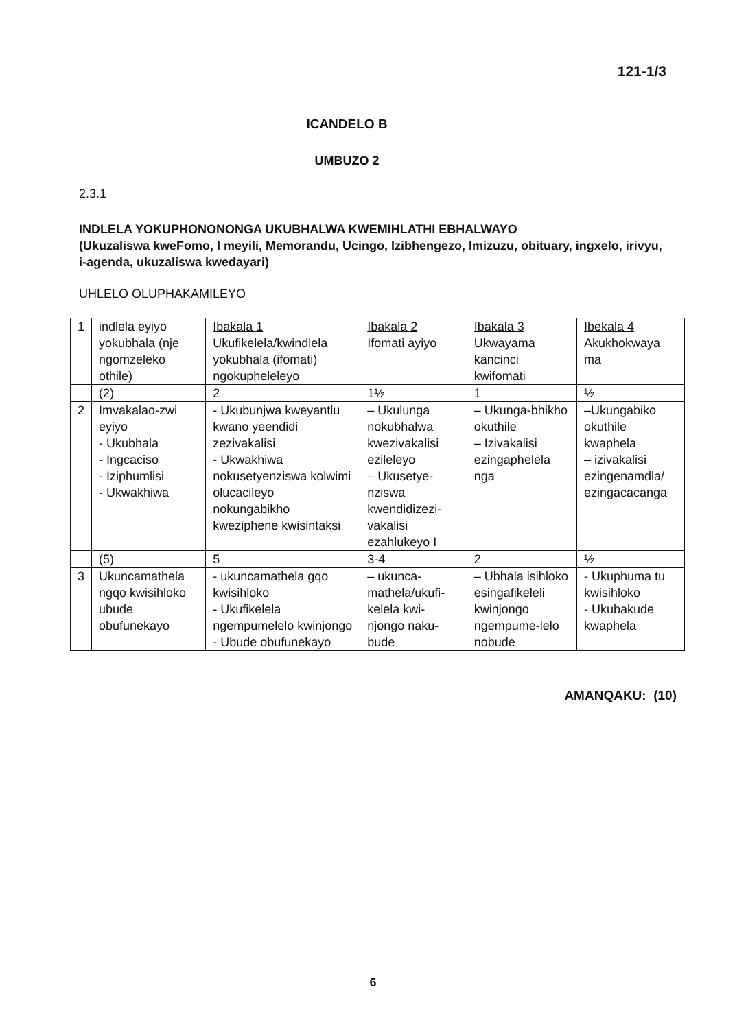121-1/3
ICANDELO B
UMBUZO 2
2.3.1
INDLELA YOKUPHONONONGA UKUBHALWA KWEMIHLATHI EBHALWAYO
(Ukuzaliswa kweFomo, I meyili, Memorandu, Ucingo, Izibhengezo, Imizuzu, obituary, ingxelo, irivyu, i-agenda, ukuzaliswa kwedayari)
UHLELO OLUPHAKAMILEYO
| 1 | indlela eyiyo yokubhala (nje ngomzeleko othile) | Ibakala 1 Ukufikelela/kwindlela yokubhala (ifomati) ngokupheleleyo | Ibakala 2 Ifomati ayiyo | Ibakala 3 Ukwayama kancinci kwifomati | Ibekala 4 Akukhokwaya ma |
| | (2) | 2 | 1½ | 1 | ½ |
| 2 | Imvakalao-zwi eyiyo - Ukubhala - Ingcaciso - Iziphumlisi - Ukwakhiwa | - Ukubunjwa kweyantlu kwano yeendidi zezivakalisi - Ukwakhiwa nokusetyenziswa kolwimi olucacileyo nokungabikho kweziphene kwisintaksi | – Ukulunga nokubhalwa kwezivakalisi ezileleyo – Ukusetye-nziswa kwendidizezi-vakalisi ezahlukeyo I | – Ukunga-bhikho okuthile – Izivakalisi ezingaphelela nga | –Ukungabiko okuthile kwaphela – izivakalisi ezingenamdla/ ezingacacanga |
| | (5) | 5 | 3-4 | 2 | ½ |
| 3 | Ukuncamathela ngqo kwisihloko ubude obufunekayo | - ukuncamathela gqo kwisihloko - Ukufikelela ngempumelelo kwinjongo - Ubude obufunekayo | – ukunca-mathela/ukufi-kelela kwi-njongo naku-bude | – Ubhala isihloko esingafikeleli kwinjongo ngempume-lelo nobude | - Ukuphuma tu kwisihloko - Ukubakude kwaphela |
AMANQAKU: (10)
6